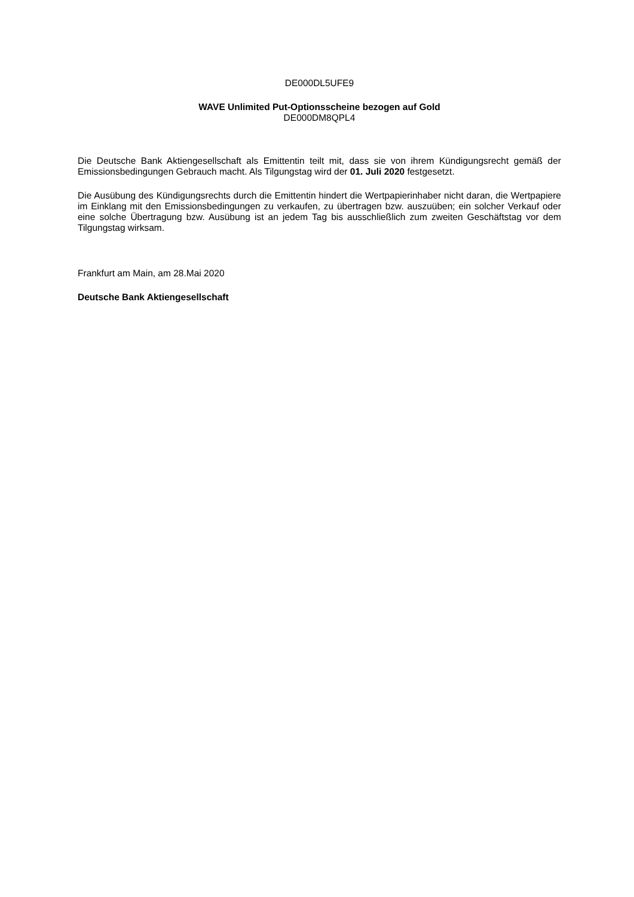DE000DL5UFE9
WAVE Unlimited Put-Optionsscheine bezogen auf Gold
DE000DM8QPL4
Die Deutsche Bank Aktiengesellschaft als Emittentin teilt mit, dass sie von ihrem Kündigungsrecht gemäß der Emissionsbedingungen Gebrauch macht. Als Tilgungstag wird der 01. Juli 2020 festgesetzt.
Die Ausübung des Kündigungsrechts durch die Emittentin hindert die Wertpapierinhaber nicht daran, die Wertpapiere im Einklang mit den Emissionsbedingungen zu verkaufen, zu übertragen bzw. auszuüben; ein solcher Verkauf oder eine solche Übertragung bzw. Ausübung ist an jedem Tag bis ausschließlich zum zweiten Geschäftstag vor dem Tilgungstag wirksam.
Frankfurt am Main, am 28.Mai 2020
Deutsche Bank Aktiengesellschaft